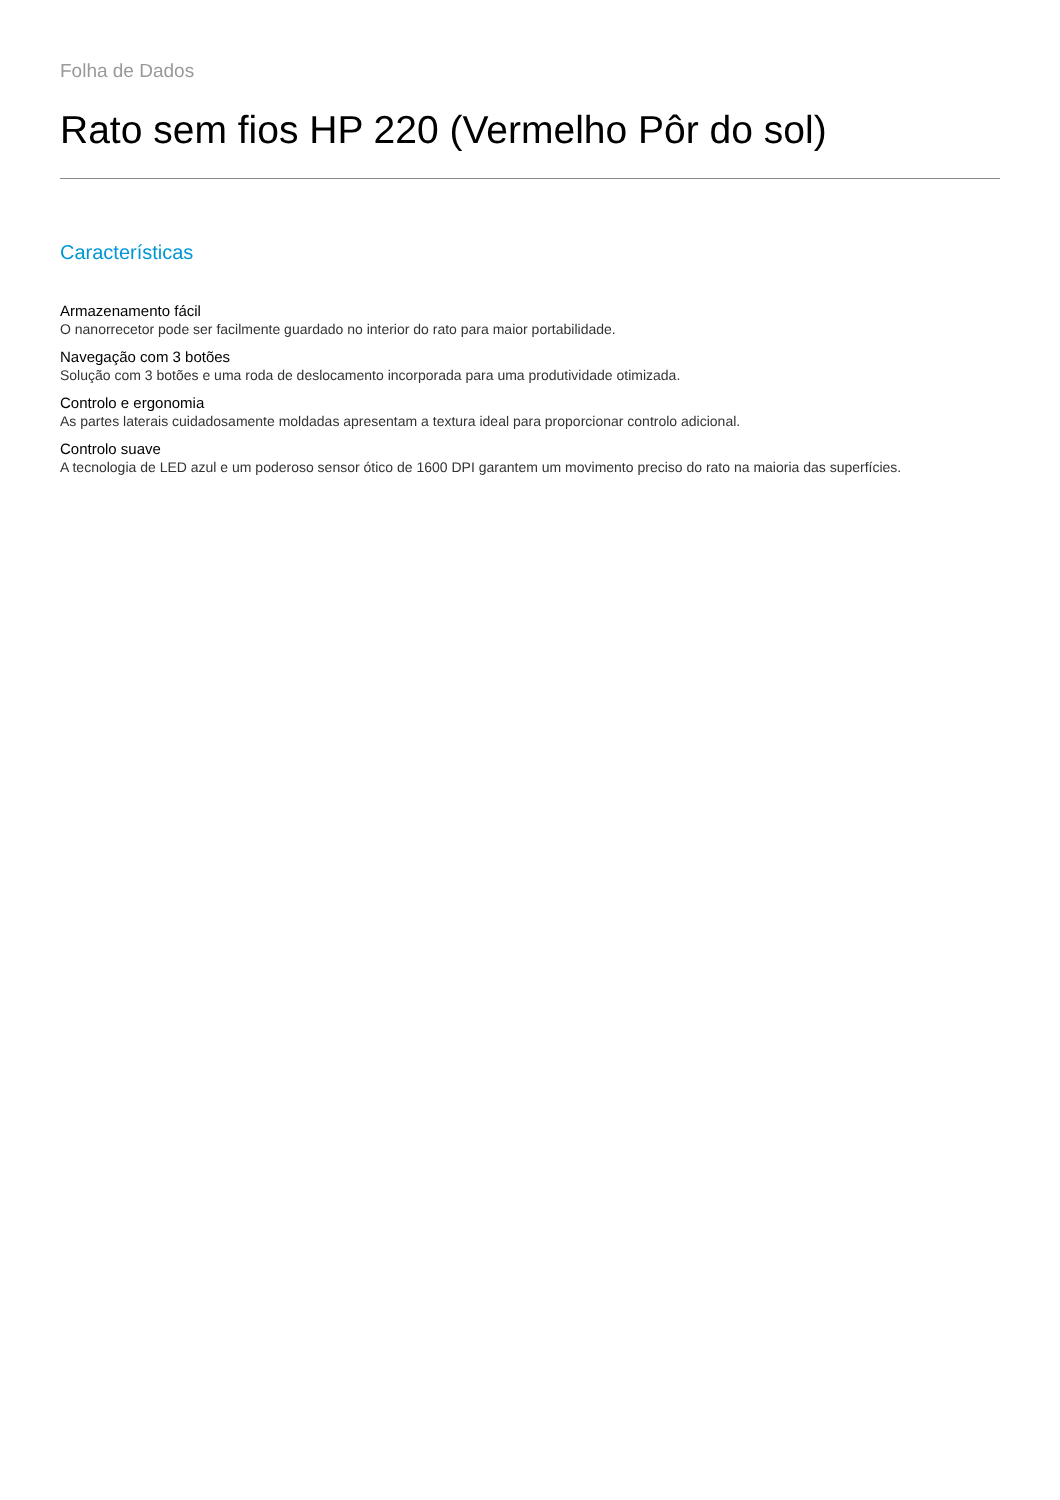Folha de Dados
Rato sem fios HP 220 (Vermelho Pôr do sol)
Características
Armazenamento fácil
O nanorrecetor pode ser facilmente guardado no interior do rato para maior portabilidade.
Navegação com 3 botões
Solução com 3 botões e uma roda de deslocamento incorporada para uma produtividade otimizada.
Controlo e ergonomia
As partes laterais cuidadosamente moldadas apresentam a textura ideal para proporcionar controlo adicional.
Controlo suave
A tecnologia de LED azul e um poderoso sensor ótico de 1600 DPI garantem um movimento preciso do rato na maioria das superfícies.